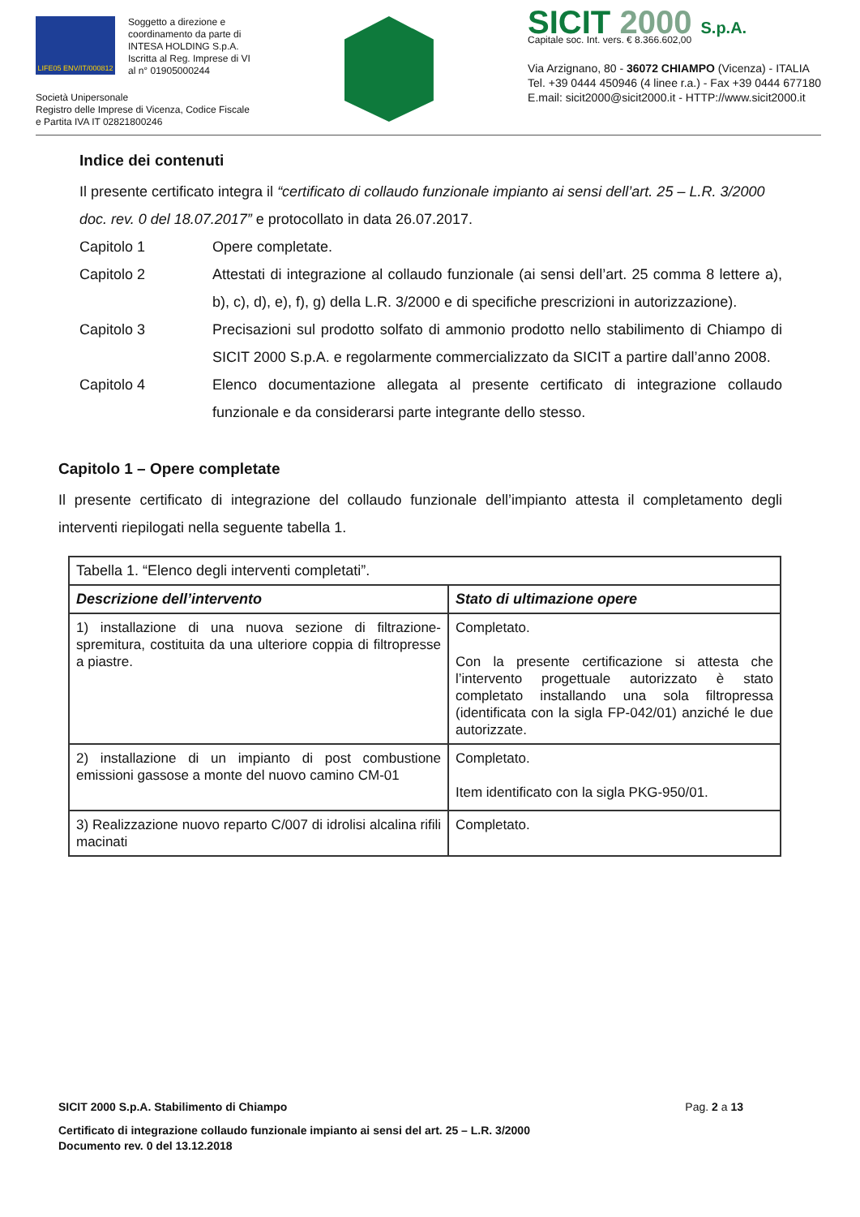LIFE05 ENV/IT/000812
Soggetto a direzione e
coordinamento da parte di
INTESA HOLDING S.p.A.
Iscritta al Reg. Imprese di VI
al n° 01905000244
Società Unipersonale
Registro delle Imprese di Vicenza, Codice Fiscale
e Partita IVA IT 02821800246
SICIT 2000 S.p.A.
Capitale soc. Int. vers. € 8.366.602,00
Via Arzignano, 80 - 36072 CHIAMPO (Vicenza) - ITALIA
Tel. +39 0444 450946 (4 linee r.a.) - Fax +39 0444 677180
E.mail: sicit2000@sicit2000.it - HTTP://www.sicit2000.it
Indice dei contenuti
Il presente certificato integra il “certificato di collaudo funzionale impianto ai sensi dell’art. 25 – L.R. 3/2000 doc. rev. 0 del 18.07.2017” e protocollato in data 26.07.2017.
Capitolo 1 Opere completate.
Capitolo 2 Attestati di integrazione al collaudo funzionale (ai sensi dell’art. 25 comma 8 lettere a), b), c), d), e), f), g) della L.R. 3/2000 e di specifiche prescrizioni in autorizzazione).
Capitolo 3 Precisazioni sul prodotto solfato di ammonio prodotto nello stabilimento di Chiampo di SICIT 2000 S.p.A. e regolarmente commercializzato da SICIT a partire dall’anno 2008.
Capitolo 4 Elenco documentazione allegata al presente certificato di integrazione collaudo funzionale e da considerarsi parte integrante dello stesso.
Capitolo 1 – Opere completate
Il presente certificato di integrazione del collaudo funzionale dell’impianto attesta il completamento degli interventi riepilogati nella seguente tabella 1.
| Tabella 1. “Elenco degli interventi completati”. | |
| Descrizione dell’intervento | Stato di ultimazione opere |
| 1) installazione di una nuova sezione di filtrazione-spremitura, costituita da una ulteriore coppia di filtropresse a piastre. | Completato. Con la presente certificazione si attesta che l’intervento progettuale autorizzato è stato completato installando una sola filtropressa (identificata con la sigla FP-042/01) anziché le due autorizzate. |
| 2) installazione di un impianto di post combustione emissioni gassose a monte del nuovo camino CM-01 | Completato. Item identificato con la sigla PKG-950/01. |
| 3) Realizzazione nuovo reparto C/007 di idrolisi alcalina rifili macinati | Completato. |
SICIT 2000 S.p.A. Stabilimento di Chiampo Pag. 2 a 13
Certificato di integrazione collaudo funzionale impianto ai sensi del art. 25 – L.R. 3/2000
Documento rev. 0 del 13.12.2018